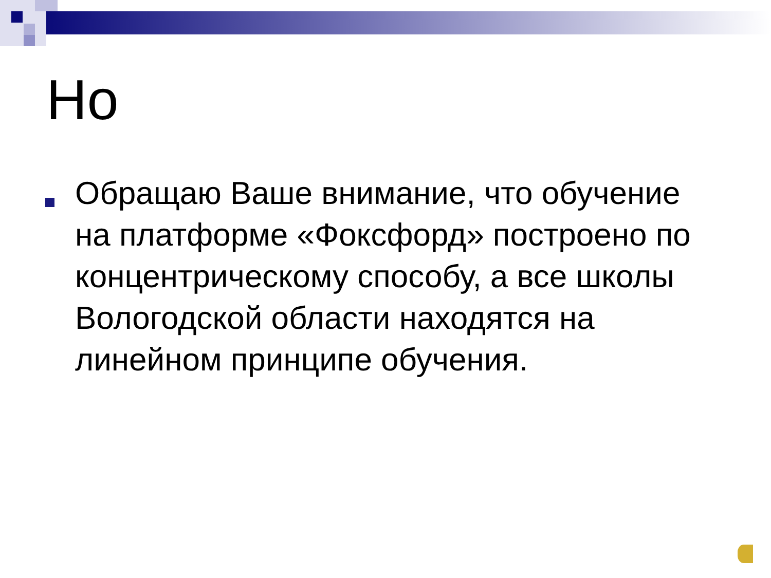Но
Обращаю Ваше внимание, что обучение на платформе «Фоксфорд» построено по концентрическому способу, а все школы Вологодской области находятся на линейном принципе обучения.